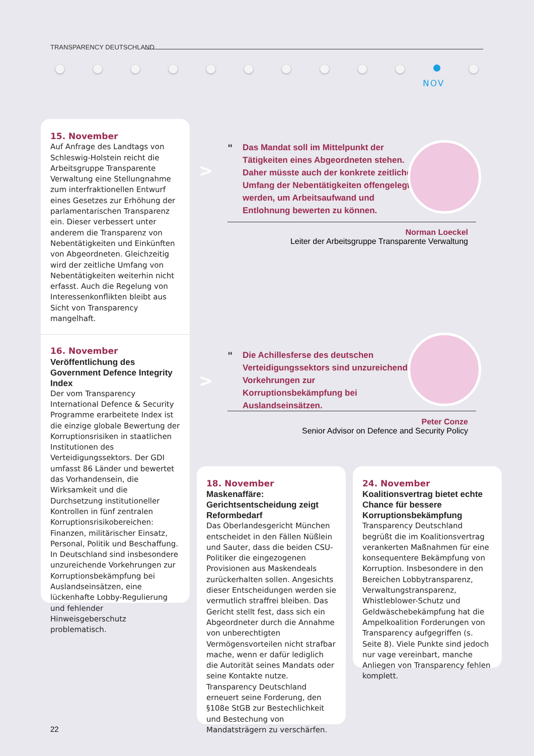TRANSPARENCY DEUTSCHLAND
NOV
15. November
Auf Anfrage des Landtags von Schleswig-Holstein reicht die Arbeitsgruppe Transparente Verwaltung eine Stellungnahme zum interfraktionellen Entwurf eines Gesetzes zur Erhöhung der parlamentarischen Transparenz ein. Dieser verbessert unter anderem die Transparenz von Nebentätigkeiten und Einkünften von Abgeordneten. Gleichzeitig wird der zeitliche Umfang von Nebentätigkeiten weiterhin nicht erfasst. Auch die Regelung von Interessenkonflikten bleibt aus Sicht von Transparency mangelhaft.
16. November
Veröffentlichung des Government Defence Integrity Index
Der vom Transparency International Defence & Security Programme erarbeitete Index ist die einzige globale Bewertung der Korruptionsrisiken in staatlichen Institutionen des Verteidigungssektors. Der GDI umfasst 86 Länder und bewertet das Vorhandensein, die Wirksamkeit und die Durchsetzung institutioneller Kontrollen in fünf zentralen Korruptionsrisikobereichen: Finanzen, militärischer Einsatz, Personal, Politik und Beschaffung. In Deutschland sind insbesondere unzureichende Vorkehrungen zur Korruptionsbekämpfung bei Auslandseinsätzen, eine lückenhafte Lobby-Regulierung und fehlender Hinweisgeberschutz problematisch.
>
"
Das Mandat soll im Mittelpunkt der Tätigkeiten eines Abgeordneten stehen. Daher müsste auch der konkrete zeitliche Umfang der Nebentätigkeiten offengelegt werden, um Arbeitsaufwand und Entlohnung bewerten zu können.
Norman Loeckel
Leiter der Arbeitsgruppe Transparente Verwaltung
>
"
Die Achillesferse des deutschen Verteidigungssektors sind unzureichende Vorkehrungen zur Korruptionsbekämpfung bei Auslandseinsätzen.
Peter Conze
Senior Advisor on Defence and Security Policy
18. November
Maskenaffäre: Gerichtsentscheidung zeigt Reformbedarf
Das Oberlandesgericht München entscheidet in den Fällen Nüßlein und Sauter, dass die beiden CSU-Politiker die eingezogenen Provisionen aus Maskendeals zurückerhalten sollen. Angesichts dieser Entscheidungen werden sie vermutlich straffrei bleiben. Das Gericht stellt fest, dass sich ein Abgeordneter durch die Annahme von unberechtigten Vermögensvorteilen nicht strafbar mache, wenn er dafür lediglich die Autorität seines Mandats oder seine Kontakte nutze. Transparency Deutschland erneuert seine Forderung, den §108e StGB zur Bestechlichkeit und Bestechung von Mandatsträgern zu verschärfen.
24. November
Koalitionsvertrag bietet echte Chance für bessere Korruptionsbekämpfung
Transparency Deutschland begrüßt die im Koalitionsvertrag verankerten Maßnahmen für eine konsequentere Bekämpfung von Korruption. Insbesondere in den Bereichen Lobbytransparenz, Verwaltungstransparenz, Whistleblower-Schutz und Geldwäschebekämpfung hat die Ampelkoalition Forderungen von Transparency aufgegriffen (s. Seite 8). Viele Punkte sind jedoch nur vage vereinbart, manche Anliegen von Transparency fehlen komplett.
22